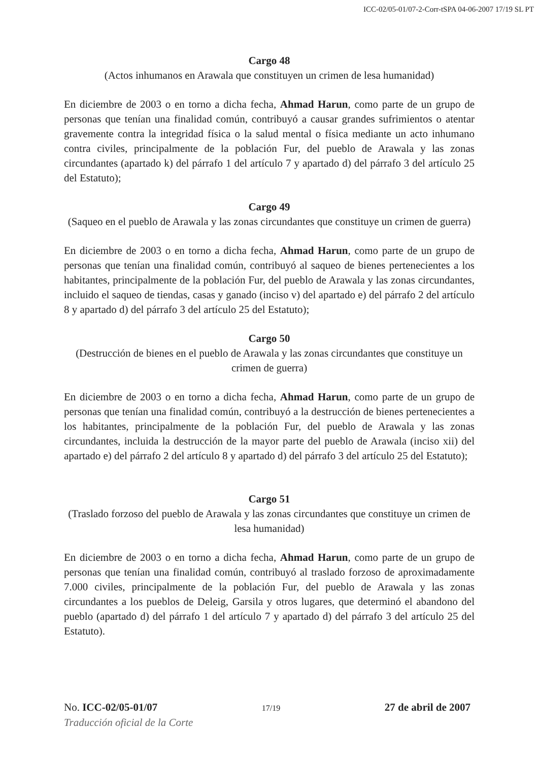ICC-02/05-01/07-2-Corr-tSPA 04-06-2007 17/19 SL PT
Cargo 48
(Actos inhumanos en Arawala que constituyen un crimen de lesa humanidad)
En diciembre de 2003 o en torno a dicha fecha, Ahmad Harun, como parte de un grupo de personas que tenían una finalidad común, contribuyó a causar grandes sufrimientos o atentar gravemente contra la integridad física o la salud mental o física mediante un acto inhumano contra civiles, principalmente de la población Fur, del pueblo de Arawala y las zonas circundantes (apartado k) del párrafo 1 del artículo 7 y apartado d) del párrafo 3 del artículo 25 del Estatuto);
Cargo 49
(Saqueo en el pueblo de Arawala y las zonas circundantes que constituye un crimen de guerra)
En diciembre de 2003 o en torno a dicha fecha, Ahmad Harun, como parte de un grupo de personas que tenían una finalidad común, contribuyó al saqueo de bienes pertenecientes a los habitantes, principalmente de la población Fur, del pueblo de Arawala y las zonas circundantes, incluido el saqueo de tiendas, casas y ganado (inciso v) del apartado e) del párrafo 2 del artículo 8 y apartado d) del párrafo 3 del artículo 25 del Estatuto);
Cargo 50
(Destrucción de bienes en el pueblo de Arawala y las zonas circundantes que constituye un crimen de guerra)
En diciembre de 2003 o en torno a dicha fecha, Ahmad Harun, como parte de un grupo de personas que tenían una finalidad común, contribuyó a la destrucción de bienes pertenecientes a los habitantes, principalmente de la población Fur, del pueblo de Arawala y las zonas circundantes, incluida la destrucción de la mayor parte del pueblo de Arawala (inciso xii) del apartado e) del párrafo 2 del artículo 8 y apartado d) del párrafo 3 del artículo 25 del Estatuto);
Cargo 51
(Traslado forzoso del pueblo de Arawala y las zonas circundantes que constituye un crimen de lesa humanidad)
En diciembre de 2003 o en torno a dicha fecha, Ahmad Harun, como parte de un grupo de personas que tenían una finalidad común, contribuyó al traslado forzoso de aproximadamente 7.000 civiles, principalmente de la población Fur, del pueblo de Arawala y las zonas circundantes a los pueblos de Deleig, Garsila y otros lugares, que determinó el abandono del pueblo (apartado d) del párrafo 1 del artículo 7 y apartado d) del párrafo 3 del artículo 25 del Estatuto).
No. ICC-02/05-01/07 17/19 27 de abril de 2007
Traducción oficial de la Corte